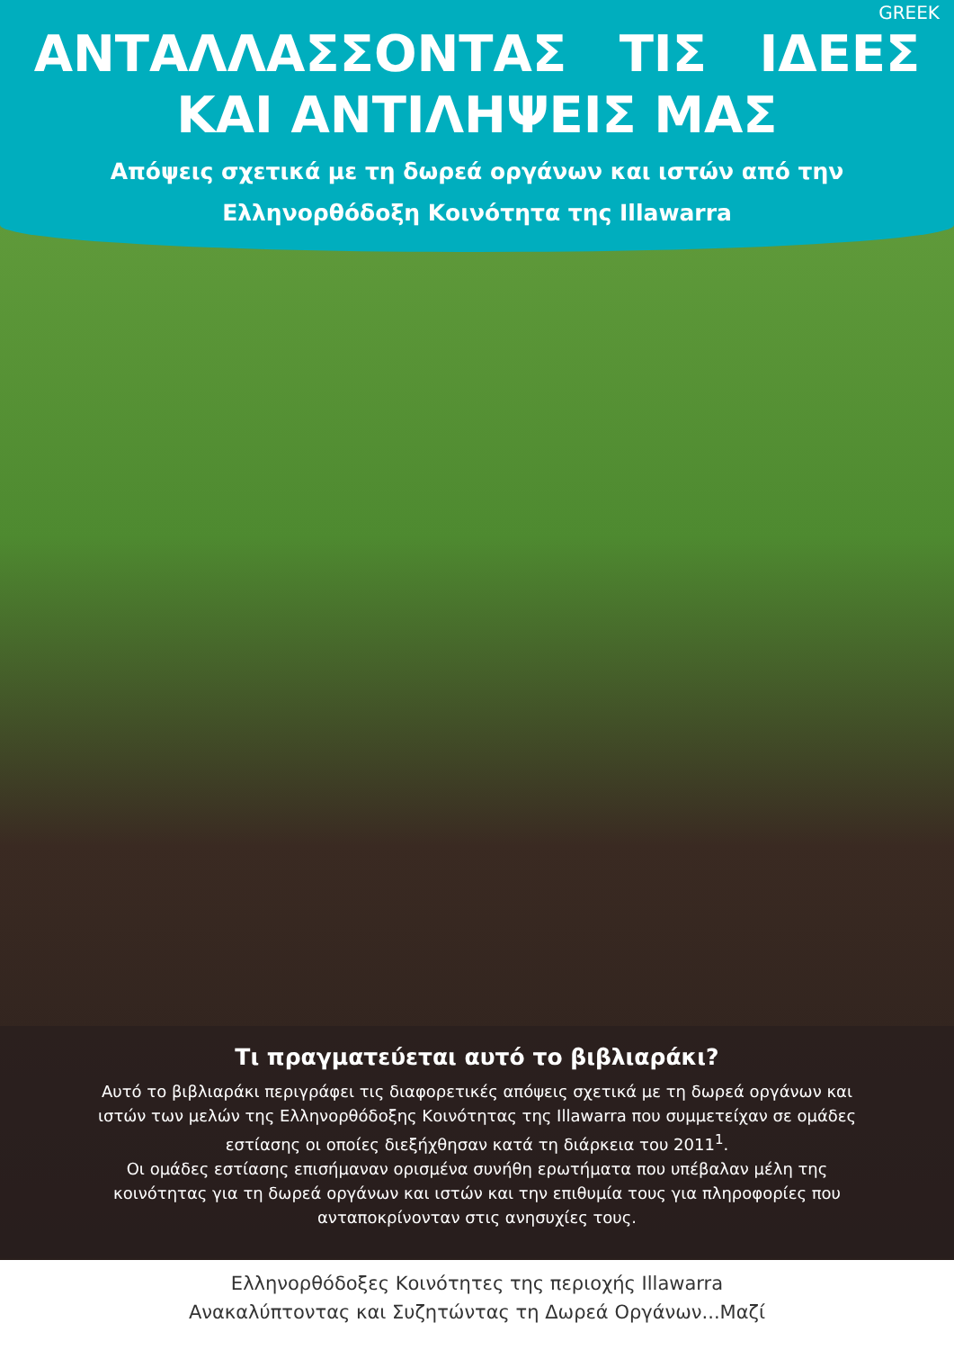GREEK
ΑΝΤΑΛΛΑΣΣΟΝΤΑΣ ΤΙΣ ΙΔΕΕΣ
ΚΑΙ ΑΝΤΙΛΗΨΕΙΣ ΜΑΣ
Απόψεις σχετικά με τη δωρεά οργάνων και ιστών από την
Ελληνορθόδοξη Κοινότητα της Illawarra
Τι πραγματεύεται αυτό το βιβλιαράκι?
Αυτό το βιβλιαράκι περιγράφει τις διαφορετικές απόψεις σχετικά με τη δωρεά οργάνων και ιστών των μελών της Ελληνορθόδοξης Κοινότητας της Illawarra που συμμετείχαν σε ομάδες εστίασης οι οποίες διεξήχθησαν κατά τη διάρκεια του 2011<sup>1</sup>.
Οι ομάδες εστίασης επισήμαναν ορισμένα συνήθη ερωτήματα που υπέβαλαν μέλη της κοινότητας για τη δωρεά οργάνων και ιστών και την επιθυμία τους για πληροφορίες που ανταποκρίνονταν στις ανησυχίες τους.
Ελληνορθόδοξες Κοινότητες της περιοχής Illawarra
Ανακαλύπτοντας και Συζητώντας τη Δωρεά Οργάνων...Μαζί